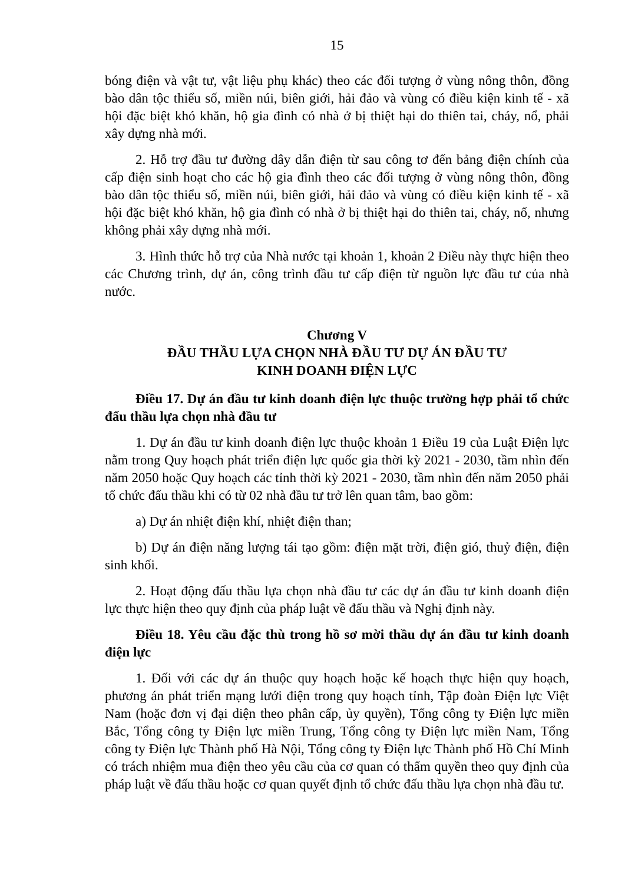15
bóng điện và vật tư, vật liệu phụ khác) theo các đối tượng ở vùng nông thôn, đồng bào dân tộc thiểu số, miền núi, biên giới, hải đảo và vùng có điều kiện kinh tế - xã hội đặc biệt khó khăn, hộ gia đình có nhà ở bị thiệt hại do thiên tai, cháy, nổ, phải xây dựng nhà mới.
2. Hỗ trợ đầu tư đường dây dẫn điện từ sau công tơ đến bảng điện chính của cấp điện sinh hoạt cho các hộ gia đình theo các đối tượng ở vùng nông thôn, đồng bào dân tộc thiểu số, miền núi, biên giới, hải đảo và vùng có điều kiện kinh tế - xã hội đặc biệt khó khăn, hộ gia đình có nhà ở bị thiệt hại do thiên tai, cháy, nổ, nhưng không phải xây dựng nhà mới.
3. Hình thức hỗ trợ của Nhà nước tại khoản 1, khoản 2 Điều này thực hiện theo các Chương trình, dự án, công trình đầu tư cấp điện từ nguồn lực đầu tư của nhà nước.
Chương V
ĐẦU THẦU LỰA CHỌN NHÀ ĐẦU TƯ DỰ ÁN ĐẦU TƯ
KINH DOANH ĐIỆN LỰC
Điều 17. Dự án đầu tư kinh doanh điện lực thuộc trường hợp phải tổ chức đấu thầu lựa chọn nhà đầu tư
1. Dự án đầu tư kinh doanh điện lực thuộc khoản 1 Điều 19 của Luật Điện lực nằm trong Quy hoạch phát triển điện lực quốc gia thời kỳ 2021 - 2030, tầm nhìn đến năm 2050 hoặc Quy hoạch các tỉnh thời kỳ 2021 - 2030, tầm nhìn đến năm 2050 phải tổ chức đấu thầu khi có từ 02 nhà đầu tư trở lên quan tâm, bao gồm:
a) Dự án nhiệt điện khí, nhiệt điện than;
b) Dự án điện năng lượng tái tạo gồm: điện mặt trời, điện gió, thuỷ điện, điện sinh khối.
2. Hoạt động đấu thầu lựa chọn nhà đầu tư các dự án đầu tư kinh doanh điện lực thực hiện theo quy định của pháp luật về đấu thầu và Nghị định này.
Điều 18. Yêu cầu đặc thù trong hồ sơ mời thầu dự án đầu tư kinh doanh điện lực
1. Đối với các dự án thuộc quy hoạch hoặc kế hoạch thực hiện quy hoạch, phương án phát triển mạng lưới điện trong quy hoạch tỉnh, Tập đoàn Điện lực Việt Nam (hoặc đơn vị đại diện theo phân cấp, ủy quyền), Tổng công ty Điện lực miền Bắc, Tổng công ty Điện lực miền Trung, Tổng công ty Điện lực miền Nam, Tổng công ty Điện lực Thành phố Hà Nội, Tổng công ty Điện lực Thành phố Hồ Chí Minh có trách nhiệm mua điện theo yêu cầu của cơ quan có thẩm quyền theo quy định của pháp luật về đấu thầu hoặc cơ quan quyết định tổ chức đấu thầu lựa chọn nhà đầu tư.